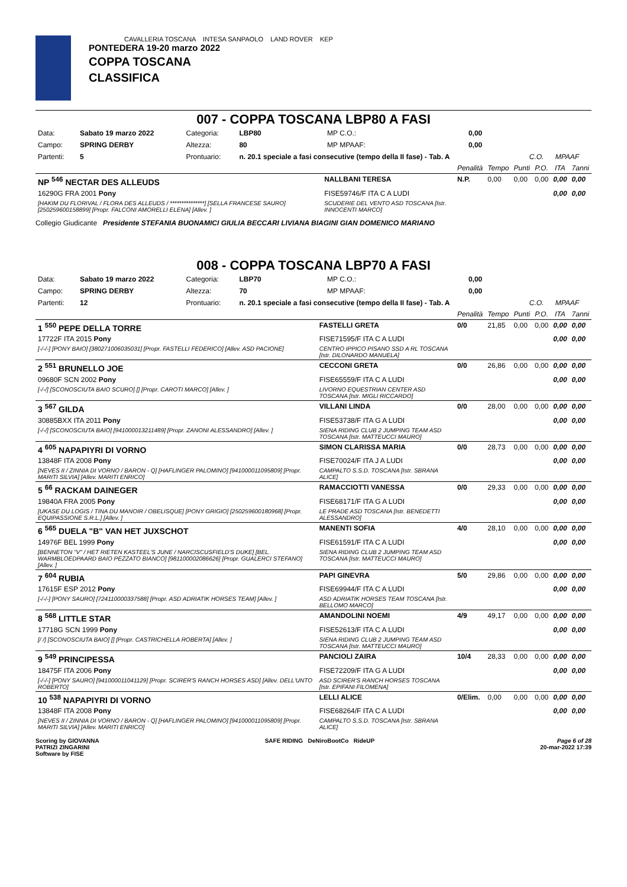CAVALLERIA TOSCANA INTESA SANPAOLO LAND ROVER KEP
PONTEDERA 19-20 marzo 2022
COPPA TOSCANA
CLASSIFICA
007 - COPPA TOSCANA LBP80 A FASI
| Data: | Sabato 19 marzo 2022 | Categoria: | LBP80 | MP C.O.: | 0,00 | | |
| Campo: | SPRING DERBY | Altezza: | 80 | MP MPAAF: | 0,00 | | |
| Partenti: | 5 | Prontuario: | n. 20.1 speciale a fasi consecutive (tempo della II fase) - Tab. A | | | C.O. | MPAAF |
| | | Penalità | Tempo | Punti | P.O. | ITA | 7anni |
| --- | --- | --- | --- | --- | --- | --- | --- |
| NP <sup>546</sup> NECTAR DES ALLEUDS | NALLBANI TERESA | N.P. | 0,00 | 0,00 | 0,00 | 0,00 | 0,00 |
| 16290G FRA 2001 Pony | FISE59746/F ITA C A LUDI | | | | | 0,00 | 0,00 |
| [HAKIM DU FLORIVAL / FLORA DES ALLEUDS / ***************] [SELLA FRANCESE SAURO] [250259600158899] [Propr. FALCONI AMORELLI ELENA] [Allev. ] | SCUDERIE DEL VENTO ASD TOSCANA [Istr. INNOCENTI MARCO] | | | | | | |
Collegio Giudicante Presidente STEFANIA BUONAMICI GIULIA BECCARI LIVIANA BIAGINI GIAN DOMENICO MARIANO
008 - COPPA TOSCANA LBP70 A FASI
| Data: | Sabato 19 marzo 2022 | Categoria: | LBP70 | MP C.O.: | 0,00 | | |
| Campo: | SPRING DERBY | Altezza: | 70 | MP MPAAF: | 0,00 | | |
| Partenti: | 12 | Prontuario: | n. 20.1 speciale a fasi consecutive (tempo della II fase) - Tab. A | | | C.O. | MPAAF |
| | | Penalità | Tempo | Punti | P.O. | ITA | 7anni |
| --- | --- | --- | --- | --- | --- | --- | --- |
| 1 <sup>550</sup> PEPE DELLA TORRE | FASTELLI GRETA | 0/0 | 21,85 | 0,00 | 0,00 | 0,00 | 0,00 |
| 17722F ITA 2015 Pony | FISE71595/F ITA C A LUDI | | | | | 0,00 | 0,00 |
| [-/-/-] [PONY BAIO] [380271006035031] [Propr. FASTELLI FEDERICO] [Allev. ASD PACIONE] | CENTRO IPPICO PISANO SSD A RL TOSCANA [Istr. DILONARDO MANUELA] | | | | | | |
| 2 <sup>551</sup> BRUNELLO JOE | CECCONI GRETA | 0/0 | 26,86 | 0,00 | 0,00 | 0,00 | 0,00 |
| 09680F SCN 2002 Pony | FISE65559/F ITA C A LUDI | | | | | 0,00 | 0,00 |
| [-/-/] [SCONOSCIUTA BAIO SCURO] [] [Propr. CAROTI MARCO] [Allev. ] | LIVORNO EQUESTRIAN CENTER ASD TOSCANA [Istr. MIGLI RICCARDO] | | | | | | |
| 3 <sup>567</sup> GILDA | VILLANI LINDA | 0/0 | 28,00 | 0,00 | 0,00 | 0,00 | 0,00 |
| 30885BXX ITA 2011 Pony | FISE53738/F ITA G A LUDI | | | | | 0,00 | 0,00 |
| [-/-/] [SCONOSCIUTA BAIO] [941000013211489] [Propr. ZANONI ALESSANDRO] [Allev. ] | SIENA RIDING CLUB 2 JUMPING TEAM ASD TOSCANA [Istr. MATTEUCCI MAURO] | | | | | | |
| 4 <sup>605</sup> NAPAPIYRI DI VORNO | SIMON CLARISSA MARIA | 0/0 | 28,73 | 0,00 | 0,00 | 0,00 | 0,00 |
| 13848F ITA 2008 Pony | FISE70024/F ITA J A LUDI | | | | | 0,00 | 0,00 |
| [NEVES II / ZINNIA DI VORNO / BARON - Q] [HAFLINGER PALOMINO] [941000011095809] [Propr. MARITI SILVIA] [Allev. MARITI ENRICO] | CAMPALTO S.S.D. TOSCANA [Istr. SBRANA ALICE] | | | | | | |
| 5 <sup>66</sup> RACKAM DAINEGER | RAMACCIOTTI VANESSA | 0/0 | 29,33 | 0,00 | 0,00 | 0,00 | 0,00 |
| 19840A FRA 2005 Pony | FISE68171/F ITA G A LUDI | | | | | 0,00 | 0,00 |
| [UKASE DU LOGIS / TINA DU MANOIR / OBELISQUE] [PONY GRIGIO] [250259600180968] [Propr. EQUIPASSIONE S.R.L.] [Allev. ] | LE PRADE ASD TOSCANA [Istr. BENEDETTI ALESSANDRO] | | | | | | |
| 6 <sup>565</sup> DUELA "B" VAN HET JUXSCHOT | MANENTI SOFIA | 4/0 | 28,10 | 0,00 | 0,00 | 0,00 | 0,00 |
| 14976F BEL 1999 Pony | FISE61591/F ITA C A LUDI | | | | | 0,00 | 0,00 |
| [BENNETON "V" / HET RIETEN KASTEEL'S JUNE / NARCISCUSFIELD'S DUKE] [BEL. WARMBLOEDPAARD BAIO PEZZATO BIANCO] [981100002086626] [Propr. GUALERCI STEFANO] [Allev. ] | SIENA RIDING CLUB 2 JUMPING TEAM ASD TOSCANA [Istr. MATTEUCCI MAURO] | | | | | | |
| 7 <sup>604</sup> RUBIA | PAPI GINEVRA | 5/0 | 29,86 | 0,00 | 0,00 | 0,00 | 0,00 |
| 17615F ESP 2012 Pony | FISE69944/F ITA C A LUDI | | | | | 0,00 | 0,00 |
| [-/-/-] [PONY SAURO] [724110000337588] [Propr. ASD ADRIATIK HORSES TEAM] [Allev. ] | ASD ADRIATIK HORSES TEAM TOSCANA [Istr. BELLOMO MARCO] | | | | | | |
| 8 <sup>568</sup> LITTLE STAR | AMANDOLINI NOEMI | 4/9 | 49,17 | 0,00 | 0,00 | 0,00 | 0,00 |
| 17718G SCN 1999 Pony | FISE52613/F ITA C A LUDI | | | | | 0,00 | 0,00 |
| [/ /] [SCONOSCIUTA BAIO] [] [Propr. CASTRICHELLA ROBERTA] [Allev. ] | SIENA RIDING CLUB 2 JUMPING TEAM ASD TOSCANA [Istr. MATTEUCCI MAURO] | | | | | | |
| 9 <sup>549</sup> PRINCIPESSA | PANCIOLI ZAIRA | 10/4 | 28,33 | 0,00 | 0,00 | 0,00 | 0,00 |
| 18475F ITA 2006 Pony | FISE72209/F ITA G A LUDI | | | | | 0,00 | 0,00 |
| [-/-/-] [PONY SAURO] [941000011041129] [Propr. SCIRER'S RANCH HORSES ASD] [Allev. DELL'UNTO ROBERTO] | ASD SCIRER'S RANCH HORSES TOSCANA [Istr. EPIFANI FILOMENA] | | | | | | |
| 10 <sup>538</sup> NAPAPIYRI DI VORNO | LELLI ALICE | 0/Elim. | 0,00 | 0,00 | 0,00 | 0,00 | 0,00 |
| 13848F ITA 2008 Pony | FISE68264/F ITA C A LUDI | | | | | 0,00 | 0,00 |
| [NEVES II / ZINNIA DI VORNO / BARON - Q] [HAFLINGER PALOMINO] [941000011095809] [Propr. MARITI SILVIA] [Allev. MARITI ENRICO] | CAMPALTO S.S.D. TOSCANA [Istr. SBRANA ALICE] | | | | | | |
Scoring by GIOVANNA
PATRIZI ZINGARINI
Software by FISE
SAFE RIDING DeNiroBootCo RideUP
Page 6 of 28
20-mar-2022 17:39